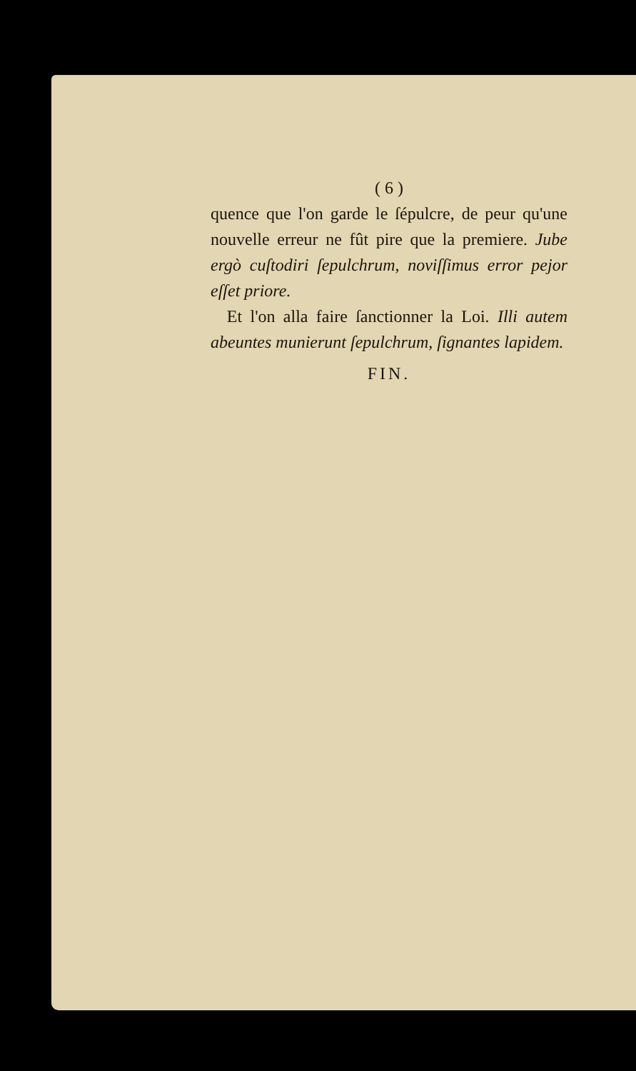( 6 )
quence que l'on garde le ſépulcre, de peur qu'une nouvelle erreur ne fût pire que la premiere. Jube ergò cuſtodiri ſepulchrum, noviſſimus error pejor eſſet priore.
Et l'on alla faire ſanctionner la Loi. Illi autem abeuntes munierunt ſepulchrum, ſignantes lapidem.
FIN.